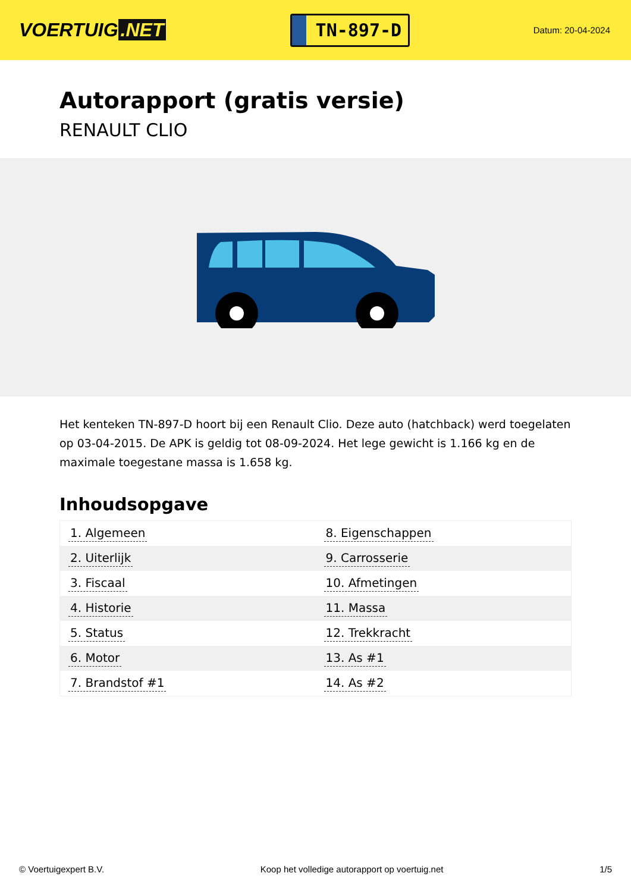VOERTUIG.NET
TN-897-D
Datum: 20-04-2024
Autorapport (gratis versie)
RENAULT CLIO
Het kenteken TN-897-D hoort bij een Renault Clio. Deze auto (hatchback) werd toegelaten op 03-04-2015. De APK is geldig tot 08-09-2024. Het lege gewicht is 1.166 kg en de maximale toegestane massa is 1.658 kg.
Inhoudsopgave
| 1. Algemeen | 8. Eigenschappen |
| 2. Uiterlijk | 9. Carrosserie |
| 3. Fiscaal | 10. Afmetingen |
| 4. Historie | 11. Massa |
| 5. Status | 12. Trekkracht |
| 6. Motor | 13. As #1 |
| 7. Brandstof #1 | 14. As #2 |
© Voertuigexpert B.V. Koop het volledige autorapport op voertuig.net 1/5